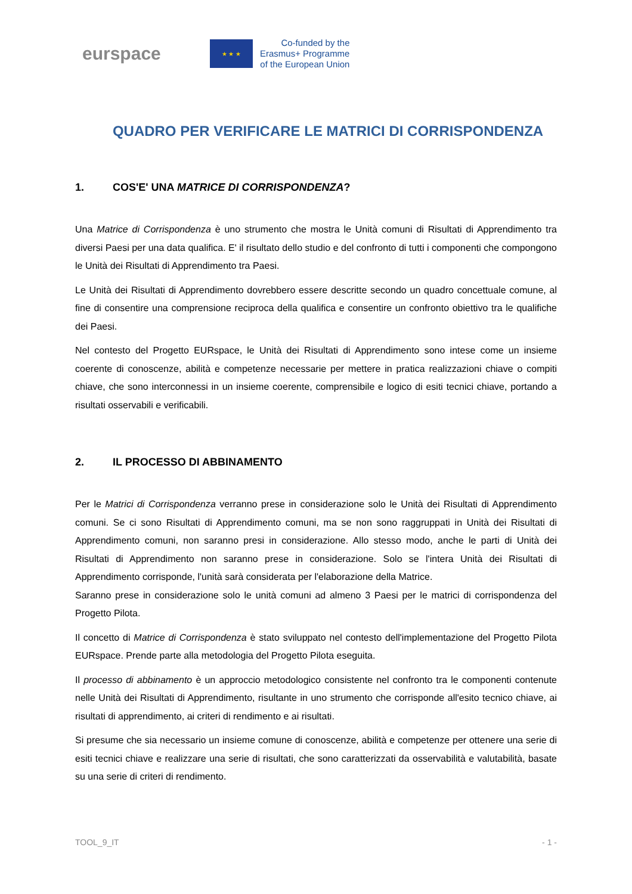eurspace
★ ★ ★
Co-funded by the
Erasmus+ Programme
of the European Union
QUADRO PER VERIFICARE LE MATRICI DI CORRISPONDENZA
1. COS'E' UNA MATRICE DI CORRISPONDENZA?
Una Matrice di Corrispondenza è uno strumento che mostra le Unità comuni di Risultati di Apprendimento tra diversi Paesi per una data qualifica. E' il risultato dello studio e del confronto di tutti i componenti che compongono le Unità dei Risultati di Apprendimento tra Paesi.
Le Unità dei Risultati di Apprendimento dovrebbero essere descritte secondo un quadro concettuale comune, al fine di consentire una comprensione reciproca della qualifica e consentire un confronto obiettivo tra le qualifiche dei Paesi.
Nel contesto del Progetto EURspace, le Unità dei Risultati di Apprendimento sono intese come un insieme coerente di conoscenze, abilità e competenze necessarie per mettere in pratica realizzazioni chiave o compiti chiave, che sono interconnessi in un insieme coerente, comprensibile e logico di esiti tecnici chiave, portando a risultati osservabili e verificabili.
2. IL PROCESSO DI ABBINAMENTO
Per le Matrici di Corrispondenza verranno prese in considerazione solo le Unità dei Risultati di Apprendimento comuni. Se ci sono Risultati di Apprendimento comuni, ma se non sono raggruppati in Unità dei Risultati di Apprendimento comuni, non saranno presi in considerazione. Allo stesso modo, anche le parti di Unità dei Risultati di Apprendimento non saranno prese in considerazione. Solo se l'intera Unità dei Risultati di Apprendimento corrisponde, l'unità sarà considerata per l'elaborazione della Matrice.
Saranno prese in considerazione solo le unità comuni ad almeno 3 Paesi per le matrici di corrispondenza del Progetto Pilota.
Il concetto di Matrice di Corrispondenza è stato sviluppato nel contesto dell'implementazione del Progetto Pilota EURspace. Prende parte alla metodologia del Progetto Pilota eseguita.
Il processo di abbinamento è un approccio metodologico consistente nel confronto tra le componenti contenute nelle Unità dei Risultati di Apprendimento, risultante in uno strumento che corrisponde all'esito tecnico chiave, ai risultati di apprendimento, ai criteri di rendimento e ai risultati.
Si presume che sia necessario un insieme comune di conoscenze, abilità e competenze per ottenere una serie di esiti tecnici chiave e realizzare una serie di risultati, che sono caratterizzati da osservabilità e valutabilità, basate su una serie di criteri di rendimento.
TOOL_9_IT - 1 -